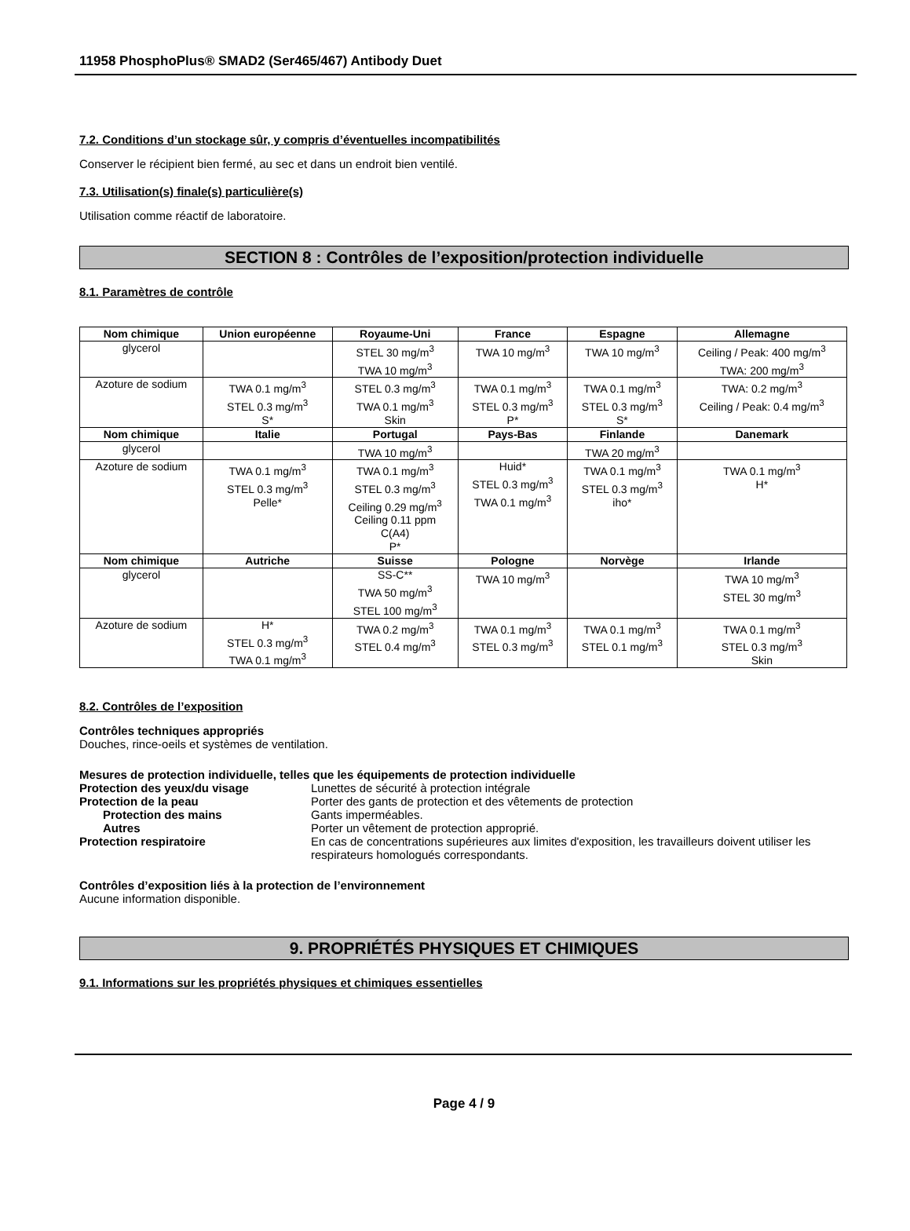11958 PhosphoPlus® SMAD2 (Ser465/467) Antibody Duet
7.2. Conditions d’un stockage sûr, y compris d’éventuelles incompatibilités
Conserver le récipient bien fermé, au sec et dans un endroit bien ventilé.
7.3. Utilisation(s) finale(s) particulière(s)
Utilisation comme réactif de laboratoire.
SECTION 8 : Contrôles de l’exposition/protection individuelle
8.1. Paramètres de contrôle
| Nom chimique | Union européenne | Royaume-Uni | France | Espagne | Allemagne |
| --- | --- | --- | --- | --- | --- |
| glycerol | | STEL 30 mg/m<sup>3</sup> TWA 10 mg/m<sup>3</sup> | TWA 10 mg/m<sup>3</sup> | TWA 10 mg/m<sup>3</sup> | Ceiling / Peak: 400 mg/m<sup>3</sup> TWA: 200 mg/m<sup>3</sup> |
| Azoture de sodium | TWA 0.1 mg/m<sup>3</sup> STEL 0.3 mg/m<sup>3</sup> S* | STEL 0.3 mg/m<sup>3</sup> TWA 0.1 mg/m<sup>3</sup> Skin | TWA 0.1 mg/m<sup>3</sup> STEL 0.3 mg/m<sup>3</sup> P* | TWA 0.1 mg/m<sup>3</sup> STEL 0.3 mg/m<sup>3</sup> S* | TWA: 0.2 mg/m<sup>3</sup> Ceiling / Peak: 0.4 mg/m<sup>3</sup> |
| Nom chimique | Italie | Portugal | Pays-Bas | Finlande | Danemark |
| glycerol | | TWA 10 mg/m<sup>3</sup> | | TWA 20 mg/m<sup>3</sup> | |
| Azoture de sodium | TWA 0.1 mg/m<sup>3</sup> STEL 0.3 mg/m<sup>3</sup> Pelle* | TWA 0.1 mg/m<sup>3</sup> STEL 0.3 mg/m<sup>3</sup> Ceiling 0.29 mg/m<sup>3</sup> Ceiling 0.11 ppm C(A4) P* | Huid* STEL 0.3 mg/m<sup>3</sup> TWA 0.1 mg/m<sup>3</sup> | TWA 0.1 mg/m<sup>3</sup> STEL 0.3 mg/m<sup>3</sup> iho* | TWA 0.1 mg/m<sup>3</sup> H* |
| Nom chimique | Autriche | Suisse | Pologne | Norvège | Irlande |
| glycerol | | SS-C** TWA 50 mg/m<sup>3</sup> STEL 100 mg/m<sup>3</sup> | TWA 10 mg/m<sup>3</sup> | | TWA 10 mg/m<sup>3</sup> STEL 30 mg/m<sup>3</sup> |
| Azoture de sodium | H* STEL 0.3 mg/m<sup>3</sup> TWA 0.1 mg/m<sup>3</sup> | TWA 0.2 mg/m<sup>3</sup> STEL 0.4 mg/m<sup>3</sup> | TWA 0.1 mg/m<sup>3</sup> STEL 0.3 mg/m<sup>3</sup> | TWA 0.1 mg/m<sup>3</sup> STEL 0.1 mg/m<sup>3</sup> | TWA 0.1 mg/m<sup>3</sup> STEL 0.3 mg/m<sup>3</sup> Skin |
8.2. Contrôles de l’exposition
Contrôles techniques appropriés
Douches, rince-oeils et systèmes de ventilation.
Mesures de protection individuelle, telles que les équipements de protection individuelle
Protection des yeux/du visage Lunettes de sécurité à protection intégrale
Protection de la peau Porter des gants de protection et des vêtements de protection
Protection des mains Gants imperméables.
Autres Porter un vêtement de protection approprié.
Protection respiratoire En cas de concentrations supérieures aux limites d'exposition, les travailleurs doivent utiliser les respirateurs homologués correspondants.
Contrôles d’exposition liés à la protection de l’environnement
Aucune information disponible.
9. PROPRIÉTÉS PHYSIQUES ET CHIMIQUES
9.1. Informations sur les propriétés physiques et chimiques essentielles
Page 4 / 9